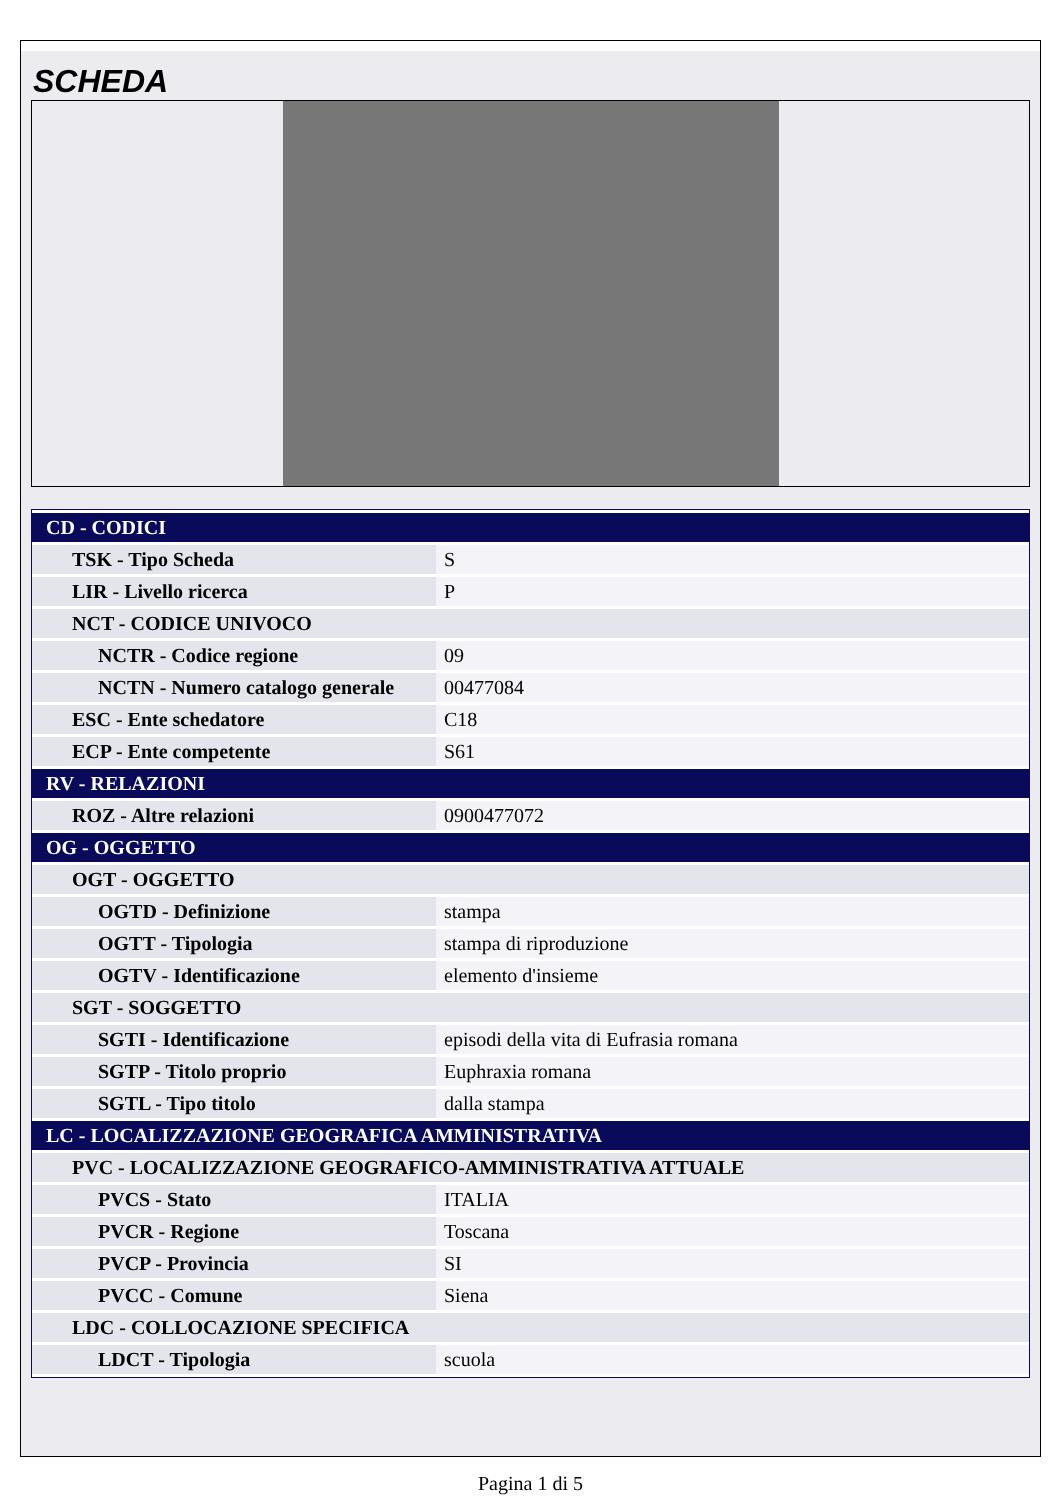SCHEDA
| CD - CODICI | |
| TSK - Tipo Scheda | S |
| LIR - Livello ricerca | P |
| NCT - CODICE UNIVOCO | |
| NCTR - Codice regione | 09 |
| NCTN - Numero catalogo generale | 00477084 |
| ESC - Ente schedatore | C18 |
| ECP - Ente competente | S61 |
| RV - RELAZIONI | |
| ROZ - Altre relazioni | 0900477072 |
| OG - OGGETTO | |
| OGT - OGGETTO | |
| OGTD - Definizione | stampa |
| OGTT - Tipologia | stampa di riproduzione |
| OGTV - Identificazione | elemento d'insieme |
| SGT - SOGGETTO | |
| SGTI - Identificazione | episodi della vita di Eufrasia romana |
| SGTP - Titolo proprio | Euphraxia romana |
| SGTL - Tipo titolo | dalla stampa |
| LC - LOCALIZZAZIONE GEOGRAFICA AMMINISTRATIVA | |
| PVC - LOCALIZZAZIONE GEOGRAFICO-AMMINISTRATIVA ATTUALE | |
| PVCS - Stato | ITALIA |
| PVCR - Regione | Toscana |
| PVCP - Provincia | SI |
| PVCC - Comune | Siena |
| LDC - COLLOCAZIONE SPECIFICA | |
| LDCT - Tipologia | scuola |
Pagina 1 di 5